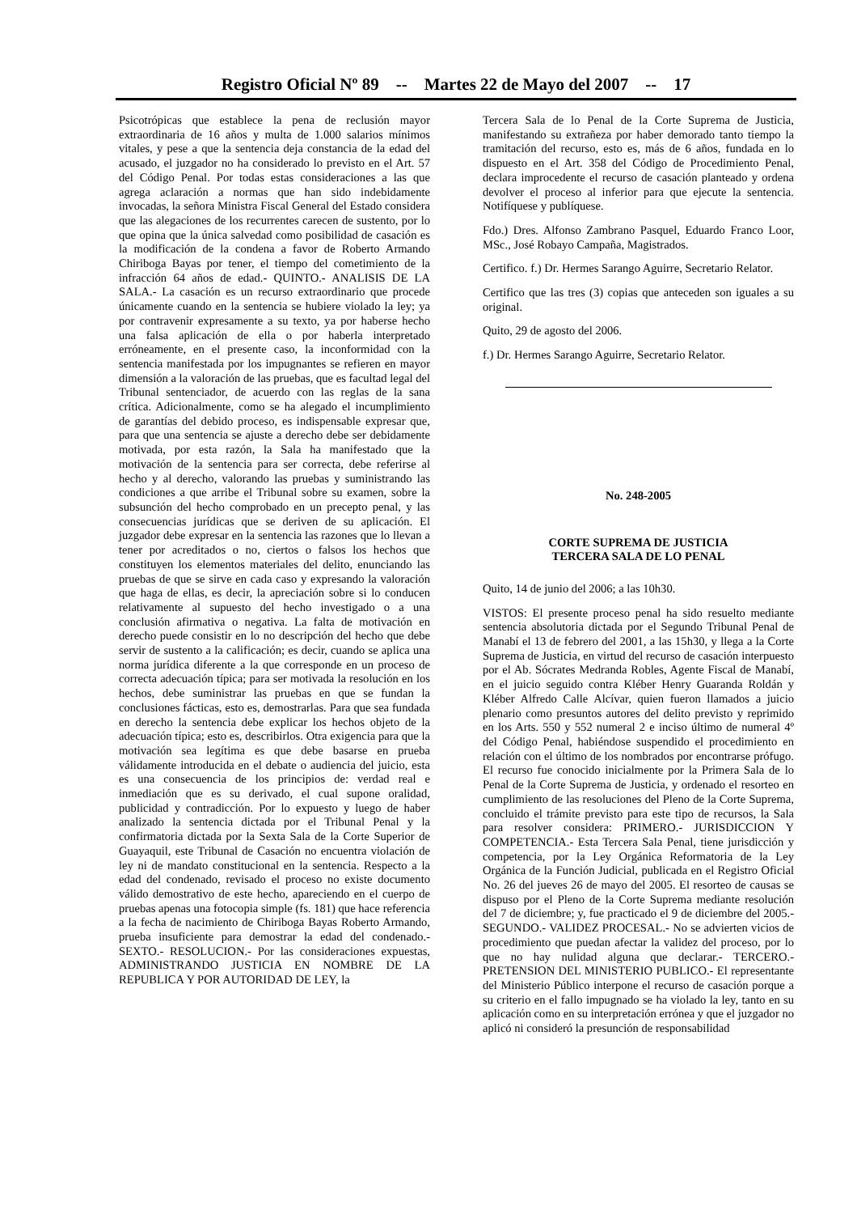Registro Oficial Nº 89 -- Martes 22 de Mayo del 2007 -- 17
Psicotrópicas que establece la pena de reclusión mayor extraordinaria de 16 años y multa de 1.000 salarios mínimos vitales, y pese a que la sentencia deja constancia de la edad del acusado, el juzgador no ha considerado lo previsto en el Art. 57 del Código Penal. Por todas estas consideraciones a las que agrega aclaración a normas que han sido indebidamente invocadas, la señora Ministra Fiscal General del Estado considera que las alegaciones de los recurrentes carecen de sustento, por lo que opina que la única salvedad como posibilidad de casación es la modificación de la condena a favor de Roberto Armando Chiriboga Bayas por tener, el tiempo del cometimiento de la infracción 64 años de edad.- QUINTO.- ANALISIS DE LA SALA.- La casación es un recurso extraordinario que procede únicamente cuando en la sentencia se hubiere violado la ley; ya por contravenir expresamente a su texto, ya por haberse hecho una falsa aplicación de ella o por haberla interpretado erróneamente, en el presente caso, la inconformidad con la sentencia manifestada por los impugnantes se refieren en mayor dimensión a la valoración de las pruebas, que es facultad legal del Tribunal sentenciador, de acuerdo con las reglas de la sana crítica. Adicionalmente, como se ha alegado el incumplimiento de garantías del debido proceso, es indispensable expresar que, para que una sentencia se ajuste a derecho debe ser debidamente motivada, por esta razón, la Sala ha manifestado que la motivación de la sentencia para ser correcta, debe referirse al hecho y al derecho, valorando las pruebas y suministrando las condiciones a que arribe el Tribunal sobre su examen, sobre la subsunción del hecho comprobado en un precepto penal, y las consecuencias jurídicas que se deriven de su aplicación. El juzgador debe expresar en la sentencia las razones que lo llevan a tener por acreditados o no, ciertos o falsos los hechos que constituyen los elementos materiales del delito, enunciando las pruebas de que se sirve en cada caso y expresando la valoración que haga de ellas, es decir, la apreciación sobre si lo conducen relativamente al supuesto del hecho investigado o a una conclusión afirmativa o negativa. La falta de motivación en derecho puede consistir en lo no descripción del hecho que debe servir de sustento a la calificación; es decir, cuando se aplica una norma jurídica diferente a la que corresponde en un proceso de correcta adecuación típica; para ser motivada la resolución en los hechos, debe suministrar las pruebas en que se fundan la conclusiones fácticas, esto es, demostrarlas. Para que sea fundada en derecho la sentencia debe explicar los hechos objeto de la adecuación típica; esto es, describirlos. Otra exigencia para que la motivación sea legítima es que debe basarse en prueba válidamente introducida en el debate o audiencia del juicio, esta es una consecuencia de los principios de: verdad real e inmediación que es su derivado, el cual supone oralidad, publicidad y contradicción. Por lo expuesto y luego de haber analizado la sentencia dictada por el Tribunal Penal y la confirmatoria dictada por la Sexta Sala de la Corte Superior de Guayaquil, este Tribunal de Casación no encuentra violación de ley ni de mandato constitucional en la sentencia. Respecto a la edad del condenado, revisado el proceso no existe documento válido demostrativo de este hecho, apareciendo en el cuerpo de pruebas apenas una fotocopia simple (fs. 181) que hace referencia a la fecha de nacimiento de Chiriboga Bayas Roberto Armando, prueba insuficiente para demostrar la edad del condenado.- SEXTO.- RESOLUCION.- Por las consideraciones expuestas, ADMINISTRANDO JUSTICIA EN NOMBRE DE LA REPUBLICA Y POR AUTORIDAD DE LEY, la
Tercera Sala de lo Penal de la Corte Suprema de Justicia, manifestando su extrañeza por haber demorado tanto tiempo la tramitación del recurso, esto es, más de 6 años, fundada en lo dispuesto en el Art. 358 del Código de Procedimiento Penal, declara improcedente el recurso de casación planteado y ordena devolver el proceso al inferior para que ejecute la sentencia. Notifíquese y publíquese.
Fdo.) Dres. Alfonso Zambrano Pasquel, Eduardo Franco Loor, MSc., José Robayo Campaña, Magistrados.
Certifico. f.) Dr. Hermes Sarango Aguirre, Secretario Relator.
Certifico que las tres (3) copias que anteceden son iguales a su original.
Quito, 29 de agosto del 2006.
f.) Dr. Hermes Sarango Aguirre, Secretario Relator.
No. 248-2005
CORTE SUPREMA DE JUSTICIA
TERCERA SALA DE LO PENAL
Quito, 14 de junio del 2006; a las 10h30.
VISTOS: El presente proceso penal ha sido resuelto mediante sentencia absolutoria dictada por el Segundo Tribunal Penal de Manabí el 13 de febrero del 2001, a las 15h30, y llega a la Corte Suprema de Justicia, en virtud del recurso de casación interpuesto por el Ab. Sócrates Medranda Robles, Agente Fiscal de Manabí, en el juicio seguido contra Kléber Henry Guaranda Roldán y Kléber Alfredo Calle Alcívar, quien fueron llamados a juicio plenario como presuntos autores del delito previsto y reprimido en los Arts. 550 y 552 numeral 2 e inciso último de numeral 4º del Código Penal, habiéndose suspendido el procedimiento en relación con el último de los nombrados por encontrarse prófugo. El recurso fue conocido inicialmente por la Primera Sala de lo Penal de la Corte Suprema de Justicia, y ordenado el resorteo en cumplimiento de las resoluciones del Pleno de la Corte Suprema, concluido el trámite previsto para este tipo de recursos, la Sala para resolver considera: PRIMERO.- JURISDICCION Y COMPETENCIA.- Esta Tercera Sala Penal, tiene jurisdicción y competencia, por la Ley Orgánica Reformatoria de la Ley Orgánica de la Función Judicial, publicada en el Registro Oficial No. 26 del jueves 26 de mayo del 2005. El resorteo de causas se dispuso por el Pleno de la Corte Suprema mediante resolución del 7 de diciembre; y, fue practicado el 9 de diciembre del 2005.- SEGUNDO.- VALIDEZ PROCESAL.- No se advierten vicios de procedimiento que puedan afectar la validez del proceso, por lo que no hay nulidad alguna que declarar.- TERCERO.- PRETENSION DEL MINISTERIO PUBLICO.- El representante del Ministerio Público interpone el recurso de casación porque a su criterio en el fallo impugnado se ha violado la ley, tanto en su aplicación como en su interpretación errónea y que el juzgador no aplicó ni consideró la presunción de responsabilidad